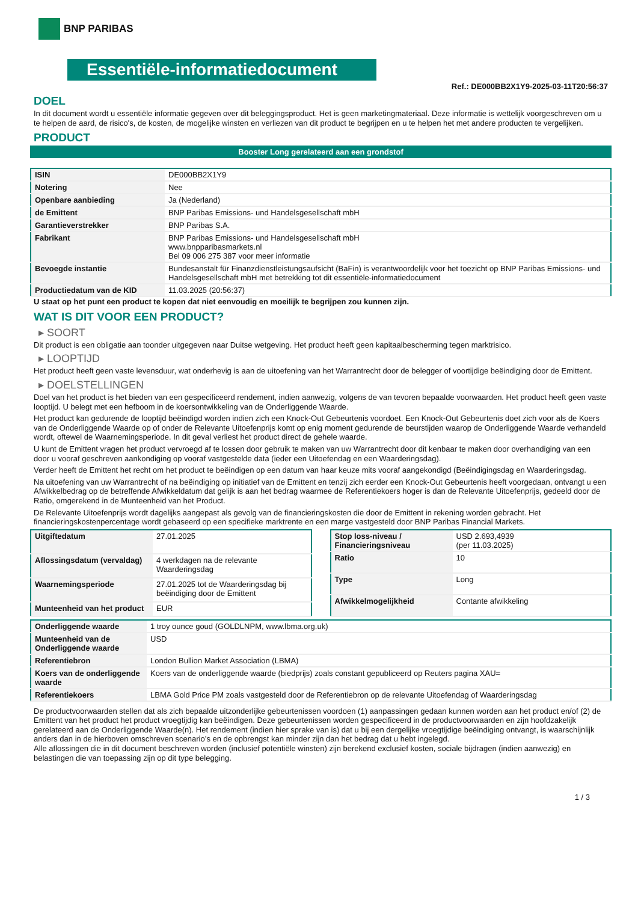BNP PARIBAS
Essentiële-informatiedocument
Ref.: DE000BB2X1Y9-2025-03-11T20:56:37
DOEL
In dit document wordt u essentiële informatie gegeven over dit beleggingsproduct. Het is geen marketingmateriaal. Deze informatie is wettelijk voorgeschreven om u te helpen de aard, de risico's, de kosten, de mogelijke winsten en verliezen van dit product te begrijpen en u te helpen het met andere producten te vergelijken.
PRODUCT
Booster Long gerelateerd aan een grondstof
| ISIN | DE000BB2X1Y9 |
| Notering | Nee |
| Openbare aanbieding | Ja (Nederland) |
| de Emittent | BNP Paribas Emissions- und Handelsgesellschaft mbH |
| Garantieverstrekker | BNP Paribas S.A. |
| Fabrikant | BNP Paribas Emissions- und Handelsgesellschaft mbH www.bnpparibasmarkets.nl Bel 09 006 275 387 voor meer informatie |
| Bevoegde instantie | Bundesanstalt für Finanzdienstleistungsaufsicht (BaFin) is verantwoordelijk voor het toezicht op BNP Paribas Emissions- und Handelsgesellschaft mbH met betrekking tot dit essentiële-informatiedocument |
| Productiedatum van de KID | 11.03.2025 (20:56:37) |
U staat op het punt een product te kopen dat niet eenvoudig en moeilijk te begrijpen zou kunnen zijn.
WAT IS DIT VOOR EEN PRODUCT?
▸ SOORT
Dit product is een obligatie aan toonder uitgegeven naar Duitse wetgeving. Het product heeft geen kapitaalbescherming tegen marktrisico.
▸ LOOPTIJD
Het product heeft geen vaste levensduur, wat onderhevig is aan de uitoefening van het Warrantrecht door de belegger of voortijdige beëindiging door de Emittent.
▸ DOELSTELLINGEN
Doel van het product is het bieden van een gespecificeerd rendement, indien aanwezig, volgens de van tevoren bepaalde voorwaarden. Het product heeft geen vaste looptijd. U belegt met een hefboom in de koersontwikkeling van de Onderliggende Waarde.
Het product kan gedurende de looptijd beëindigd worden indien zich een Knock-Out Gebeurtenis voordoet. Een Knock-Out Gebeurtenis doet zich voor als de Koers van de Onderliggende Waarde op of onder de Relevante Uitoefenprijs komt op enig moment gedurende de beurstijden waarop de Onderliggende Waarde verhandeld wordt, oftewel de Waarnemingsperiode. In dit geval verliest het product direct de gehele waarde.
U kunt de Emittent vragen het product vervroegd af te lossen door gebruik te maken van uw Warrantrecht door dit kenbaar te maken door overhandiging van een door u vooraf geschreven aankondiging op vooraf vastgestelde data (ieder een Uitoefendag en een Waarderingsdag).
Verder heeft de Emittent het recht om het product te beëindigen op een datum van haar keuze mits vooraf aangekondigd (Beëindigingsdag en Waarderingsdag.
Na uitoefening van uw Warrantrecht of na beëindiging op initiatief van de Emittent en tenzij zich eerder een Knock-Out Gebeurtenis heeft voorgedaan, ontvangt u een Afwikkelbedrag op de betreffende Afwikkeldatum dat gelijk is aan het bedrag waarmee de Referentiekoers hoger is dan de Relevante Uitoefenprijs, gedeeld door de Ratio, omgerekend in de Munteenheid van het Product.
De Relevante Uitoefenprijs wordt dagelijks aangepast als gevolg van de financieringskosten die door de Emittent in rekening worden gebracht. Het financieringskostenpercentage wordt gebaseerd op een specifieke marktrente en een marge vastgesteld door BNP Paribas Financial Markets.
| Uitgiftedatum | 27.01.2025 |
| Aflossingsdatum (vervaldag) | 4 werkdagen na de relevante Waarderingsdag |
| Waarnemingsperiode | 27.01.2025 tot de Waarderingsdag bij beëindiging door de Emittent |
| Munteenheid van het product | EUR |
| Stop loss-niveau / Financieringsniveau | USD 2.693,4939 (per 11.03.2025) |
| Ratio | 10 |
| Type | Long |
| Afwikkelmogelijkheid | Contante afwikkeling |
| Onderliggende waarde | 1 troy ounce goud (GOLDLNPM, www.lbma.org.uk) |
| Munteenheid van de Onderliggende waarde | USD |
| Referentiebron | London Bullion Market Association (LBMA) |
| Koers van de onderliggende waarde | Koers van de onderliggende waarde (biedprijs) zoals constant gepubliceerd op Reuters pagina XAU= |
| Referentiekoers | LBMA Gold Price PM zoals vastgesteld door de Referentiebron op de relevante Uitoefendag of Waarderingsdag |
De productvoorwaarden stellen dat als zich bepaalde uitzonderlijke gebeurtenissen voordoen (1) aanpassingen gedaan kunnen worden aan het product en/of (2) de Emittent van het product het product vroegtijdig kan beëindigen. Deze gebeurtenissen worden gespecificeerd in de productvoorwaarden en zijn hoofdzakelijk gerelateerd aan de Onderliggende Waarde(n). Het rendement (indien hier sprake van is) dat u bij een dergelijke vroegtijdige beëindiging ontvangt, is waarschijnlijk anders dan in de hierboven omschreven scenario’s en de opbrengst kan minder zijn dan het bedrag dat u hebt ingelegd.
Alle aflossingen die in dit document beschreven worden (inclusief potentiële winsten) zijn berekend exclusief kosten, sociale bijdragen (indien aanwezig) en belastingen die van toepassing zijn op dit type belegging.
1 / 3